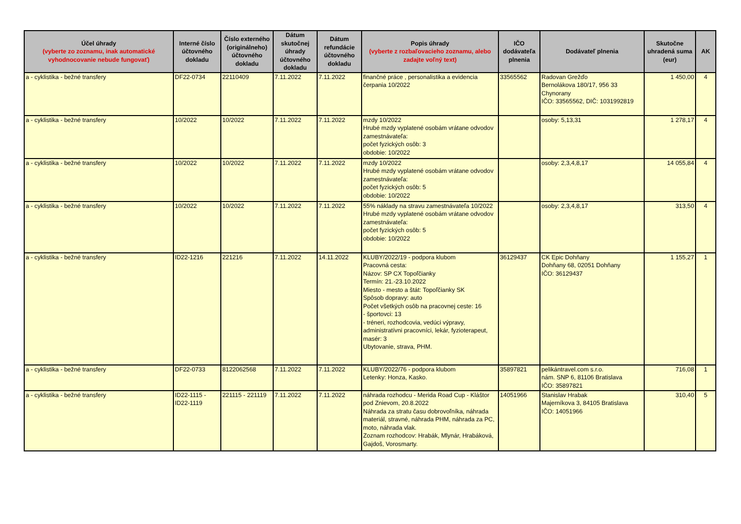| Účel úhrady (vyberte zo zoznamu, inak automatické vyhodnocovanie nebude fungovať) | Interné číslo účtovného dokladu | Číslo externého (originálneho) účtovného dokladu | Dátum skutočnej úhrady účtovného dokladu | Dátum refundácie účtovného dokladu | Popis úhrady (vyberte z rozbaľovacieho zoznamu, alebo zadajte voľný text) | IČO dodávateľa plnenia | Dodávateľ plnenia | Skutočne uhradená suma (eur) | AK |
| --- | --- | --- | --- | --- | --- | --- | --- | --- | --- |
| a - cyklistika - bežné transfery | DF22-0734 | 22110409 | 7.11.2022 | 7.11.2022 | finančné práce , personalistika a evidencia čerpania 10/2022 | 33565562 | Radovan Grežďo Bernolákova 180/17, 956 33 Chynorany IČO: 33565562, DIČ: 1031992819 | 1 450,00 | 4 |
| a - cyklistika - bežné transfery | 10/2022 | 10/2022 | 7.11.2022 | 7.11.2022 | mzdy 10/2022 Hrubé mzdy vyplatené osobám vrátane odvodov zamestnávateľa: počet fyzických osôb: 3 obdobie: 10/2022 | | osoby: 5,13,31 | 1 278,17 | 4 |
| a - cyklistika - bežné transfery | 10/2022 | 10/2022 | 7.11.2022 | 7.11.2022 | mzdy 10/2022 Hrubé mzdy vyplatené osobám vrátane odvodov zamestnávateľa: počet fyzických osôb: 5 obdobie: 10/2022 | | osoby: 2,3,4,8,17 | 14 055,84 | 4 |
| a - cyklistika - bežné transfery | 10/2022 | 10/2022 | 7.11.2022 | 7.11.2022 | 55% náklady na stravu zamestnávateľa 10/2022 Hrubé mzdy vyplatené osobám vrátane odvodov zamestnávateľa: počet fyzických osôb: 5 obdobie: 10/2022 | | osoby: 2,3,4,8,17 | 313,50 | 4 |
| a - cyklistika - bežné transfery | ID22-1216 | 221216 | 7.11.2022 | 14.11.2022 | KLUBY/2022/19 - podpora klubom Pracovná cesta: Názov: SP CX Topoľčianky Termín: 21.-23.10.2022 Miesto - mesto a štát: Topoľčianky SK Spôsob dopravy: auto Počet všetkých osôb na pracovnej ceste: 16 - športovci: 13 - tréneri, rozhodcovia, vedúci výpravy, administratívni pracovníci, lekár, fyzioterapeut, masér: 3 Ubytovanie, strava, PHM. | 36129437 | CK Epic Dohňany Dohňany 68, 02051 Dohňany IČO: 36129437 | 1 155,27 | 1 |
| a - cyklistika - bežné transfery | DF22-0733 | 8122062568 | 7.11.2022 | 7.11.2022 | KLUBY/2022/76 - podpora klubom Letenky: Honza, Kasko. | 35897821 | pelikántravel.com s.r.o. nám. SNP 6, 81106 Bratislava IČO: 35897821 | 716,08 | 1 |
| a - cyklistika - bežné transfery | ID22-1115 - ID22-1119 | 221115 - 221119 | 7.11.2022 | 7.11.2022 | náhrada rozhodcu - Merida Road Cup - Kláštor pod Znievom, 20.8.2022 Náhrada za stratu času dobrovoľníka, náhrada materiál, stravné, náhrada PHM, náhrada za PC, moto, náhrada vlak. Zoznam rozhodcov: Hrabák, Mlynár, Hrabáková, Gajdoš, Vorosmarty. | 14051966 | Stanislav Hrabak Majerníkova 3, 84105 Bratislava IČO: 14051966 | 310,40 | 5 |